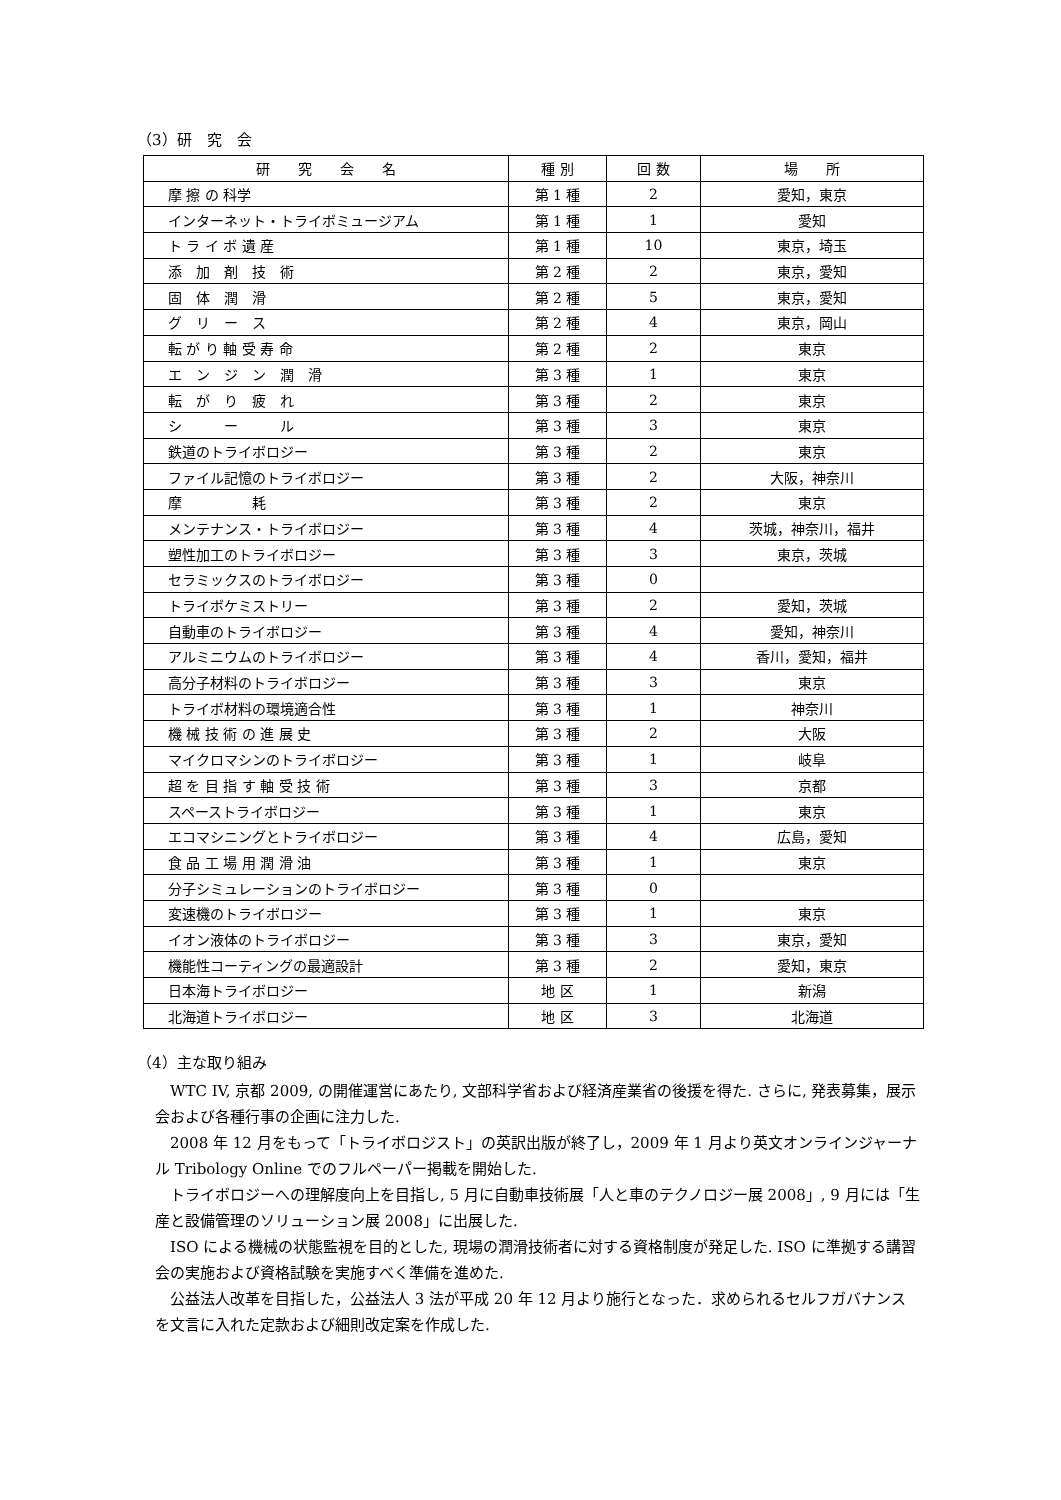（3）研　究　会
| 研 究 会 名 | 種 別 | 回 数 | 場 所 |
| --- | --- | --- | --- |
| 摩 擦 の 科学 | 第 1 種 | 2 | 愛知，東京 |
| インターネット・トライボミュージアム | 第 1 種 | 1 | 愛知 |
| ト ラ イ ボ 遺 産 | 第 1 種 | 10 | 東京，埼玉 |
| 添 加 剤 技 術 | 第 2 種 | 2 | 東京，愛知 |
| 固 体 潤 滑 | 第 2 種 | 5 | 東京，愛知 |
| グ リ ー ス | 第 2 種 | 4 | 東京，岡山 |
| 転 が り 軸 受 寿 命 | 第 2 種 | 2 | 東京 |
| エ ン ジ ン 潤 滑 | 第 3 種 | 1 | 東京 |
| 転 が り 疲 れ | 第 3 種 | 2 | 東京 |
| シ ー ル | 第 3 種 | 3 | 東京 |
| 鉄道のトライボロジー | 第 3 種 | 2 | 東京 |
| ファイル記憶のトライボロジー | 第 3 種 | 2 | 大阪，神奈川 |
| 摩 耗 | 第 3 種 | 2 | 東京 |
| メンテナンス・トライボロジー | 第 3 種 | 4 | 茨城，神奈川，福井 |
| 塑性加工のトライボロジー | 第 3 種 | 3 | 東京，茨城 |
| セラミックスのトライボロジー | 第 3 種 | 0 | |
| トライボケミストリー | 第 3 種 | 2 | 愛知，茨城 |
| 自動車のトライボロジー | 第 3 種 | 4 | 愛知，神奈川 |
| アルミニウムのトライボロジー | 第 3 種 | 4 | 香川，愛知，福井 |
| 高分子材料のトライボロジー | 第 3 種 | 3 | 東京 |
| トライボ材料の環境適合性 | 第 3 種 | 1 | 神奈川 |
| 機 械 技 術 の 進 展 史 | 第 3 種 | 2 | 大阪 |
| マイクロマシンのトライボロジー | 第 3 種 | 1 | 岐阜 |
| 超 を 目 指 す 軸 受 技 術 | 第 3 種 | 3 | 京都 |
| スペーストライボロジー | 第 3 種 | 1 | 東京 |
| エコマシニングとトライボロジー | 第 3 種 | 4 | 広島，愛知 |
| 食 品 工 場 用 潤 滑 油 | 第 3 種 | 1 | 東京 |
| 分子シミュレーションのトライボロジー | 第 3 種 | 0 | |
| 変速機のトライボロジー | 第 3 種 | 1 | 東京 |
| イオン液体のトライボロジー | 第 3 種 | 3 | 東京，愛知 |
| 機能性コーティングの最適設計 | 第 3 種 | 2 | 愛知，東京 |
| 日本海トライボロジー | 地 区 | 1 | 新潟 |
| 北海道トライボロジー | 地 区 | 3 | 北海道 |
（4）主な取り組み
WTC IV, 京都 2009, の開催運営にあたり, 文部科学省および経済産業省の後援を得た. さらに, 発表募集，展示会および各種行事の企画に注力した.
2008 年 12 月をもって「トライボロジスト」の英訳出版が終了し，2009 年 1 月より英文オンラインジャーナル Tribology Online でのフルペーパー掲載を開始した.
トライボロジーへの理解度向上を目指し, 5 月に自動車技術展「人と車のテクノロジー展 2008」, 9 月には「生産と設備管理のソリューション展 2008」に出展した.
ISO による機械の状態監視を目的とした, 現場の潤滑技術者に対する資格制度が発足した. ISO に準拠する講習会の実施および資格試験を実施すべく準備を進めた.
公益法人改革を目指した，公益法人 3 法が平成 20 年 12 月より施行となった．求められるセルフガバナンスを文言に入れた定款および細則改定案を作成した.